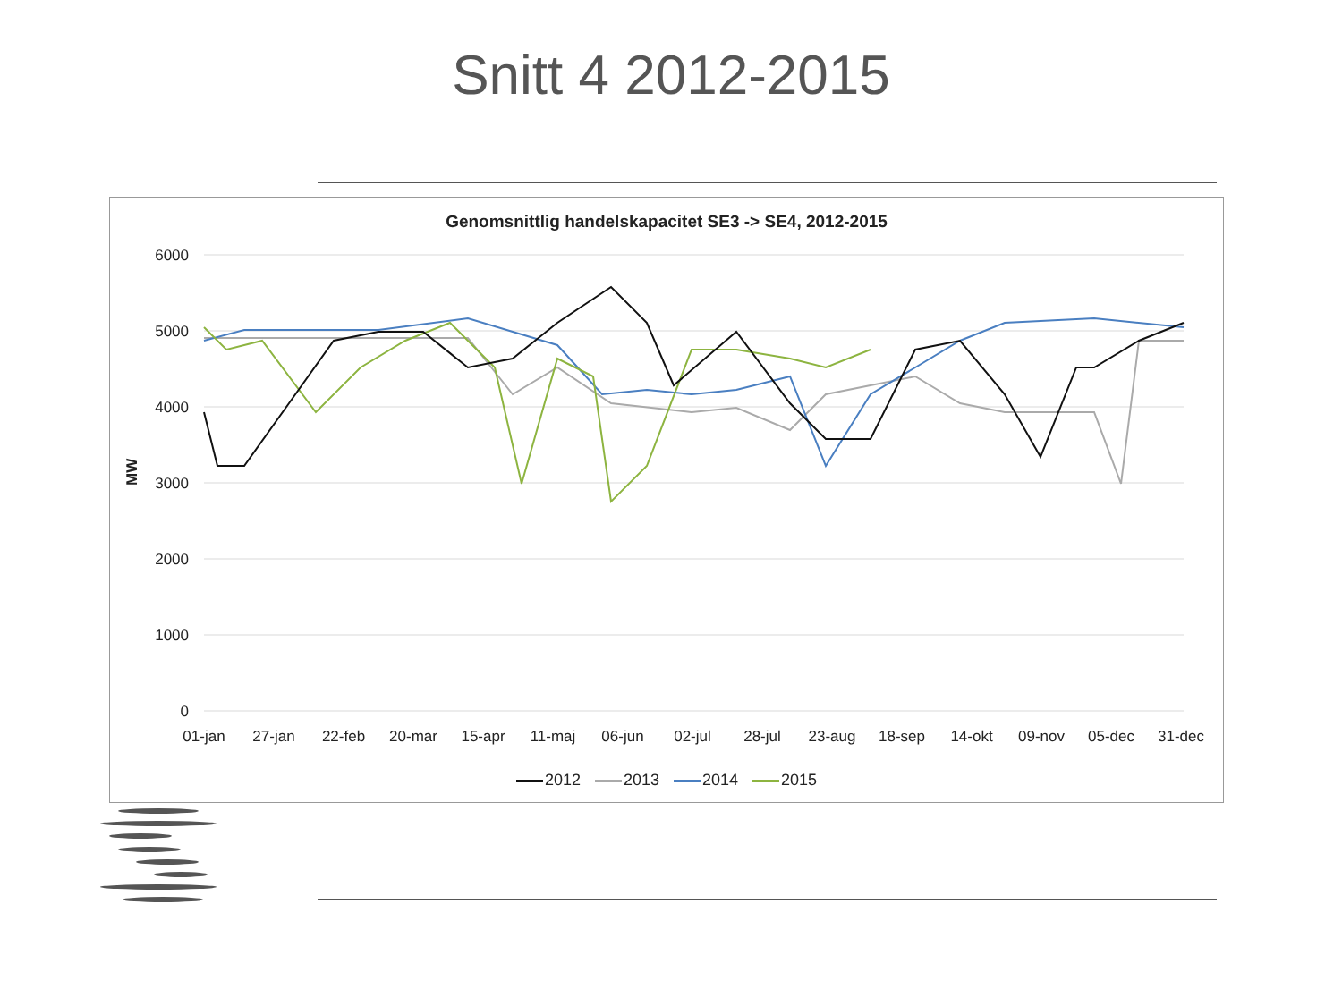Snitt 4 2012-2015
Genomsnittlig handelskapacitet SE3 -> SE4, 2012-2015
6000
5000
4000
3000
2000
1000
0
MW
01-jan
27-jan
22-feb
20-mar
15-apr
11-maj
06-jun
02-jul
28-jul
23-aug
18-sep
14-okt
09-nov
05-dec
31-dec
2012 2013 2014 2015